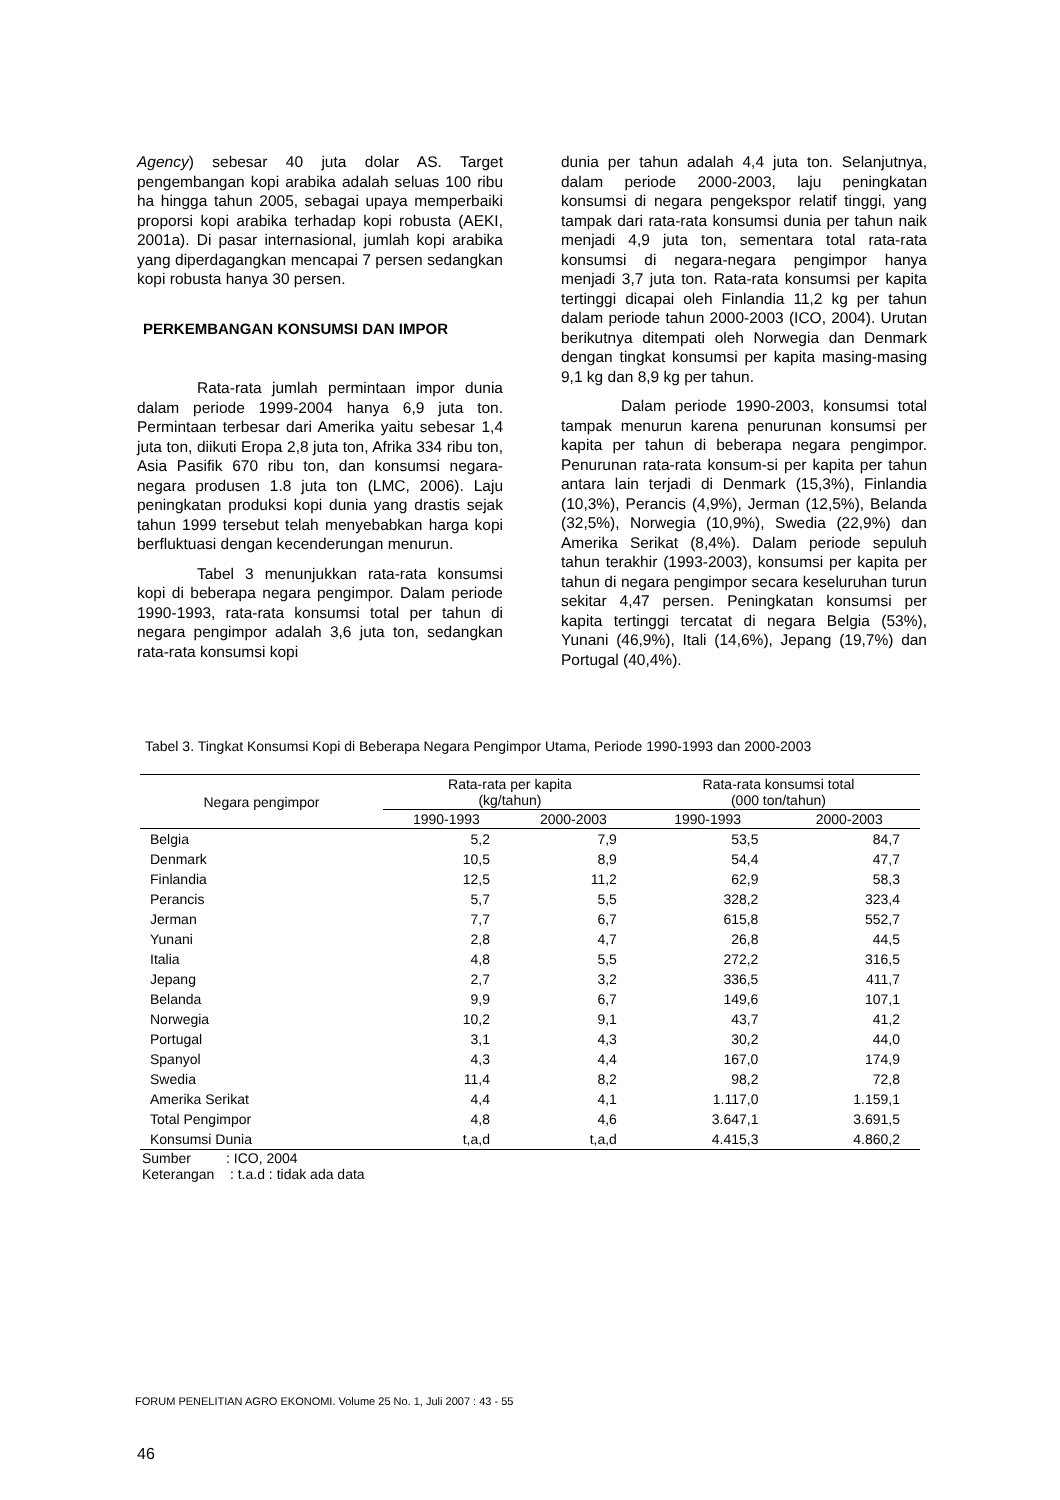Agency) sebesar 40 juta dolar AS. Target pengembangan kopi arabika adalah seluas 100 ribu ha hingga tahun 2005, sebagai upaya memperbaiki proporsi kopi arabika terhadap kopi robusta (AEKI, 2001a). Di pasar internasional, jumlah kopi arabika yang diperdagangkan mencapai 7 persen sedangkan kopi robusta hanya 30 persen.
PERKEMBANGAN KONSUMSI DAN IMPOR
Rata-rata jumlah permintaan impor dunia dalam periode 1999-2004 hanya 6,9 juta ton. Permintaan terbesar dari Amerika yaitu sebesar 1,4 juta ton, diikuti Eropa 2,8 juta ton, Afrika 334 ribu ton, Asia Pasifik 670 ribu ton, dan konsumsi negara-negara produsen 1.8 juta ton (LMC, 2006). Laju peningkatan produksi kopi dunia yang drastis sejak tahun 1999 tersebut telah menyebabkan harga kopi berfluktuasi dengan kecenderungan menurun.
Tabel 3 menunjukkan rata-rata konsumsi kopi di beberapa negara pengimpor. Dalam periode 1990-1993, rata-rata konsumsi total per tahun di negara pengimpor adalah 3,6 juta ton, sedangkan rata-rata konsumsi kopi
dunia per tahun adalah 4,4 juta ton. Selanjutnya, dalam periode 2000-2003, laju peningkatan konsumsi di negara pengekspor relatif tinggi, yang tampak dari rata-rata konsumsi dunia per tahun naik menjadi 4,9 juta ton, sementara total rata-rata konsumsi di negara-negara pengimpor hanya menjadi 3,7 juta ton. Rata-rata konsumsi per kapita tertinggi dicapai oleh Finlandia 11,2 kg per tahun dalam periode tahun 2000-2003 (ICO, 2004). Urutan berikutnya ditempati oleh Norwegia dan Denmark dengan tingkat konsumsi per kapita masing-masing 9,1 kg dan 8,9 kg per tahun.
Dalam periode 1990-2003, konsumsi total tampak menurun karena penurunan konsumsi per kapita per tahun di beberapa negara pengimpor. Penurunan rata-rata konsum-si per kapita per tahun antara lain terjadi di Denmark (15,3%), Finlandia (10,3%), Perancis (4,9%), Jerman (12,5%), Belanda (32,5%), Norwegia (10,9%), Swedia (22,9%) dan Amerika Serikat (8,4%). Dalam periode sepuluh tahun terakhir (1993-2003), konsumsi per kapita per tahun di negara pengimpor secara keseluruhan turun sekitar 4,47 persen. Peningkatan konsumsi per kapita tertinggi tercatat di negara Belgia (53%), Yunani (46,9%), Itali (14,6%), Jepang (19,7%) dan Portugal (40,4%).
Tabel 3. Tingkat Konsumsi Kopi di Beberapa Negara Pengimpor Utama, Periode 1990-1993 dan 2000-2003
| Negara pengimpor | Rata-rata per kapita (kg/tahun) | | Rata-rata konsumsi total (000 ton/tahun) | |
| --- | --- | --- | --- | --- |
| | 1990-1993 | 2000-2003 | 1990-1993 | 2000-2003 |
| Belgia | 5,2 | 7,9 | 53,5 | 84,7 |
| Denmark | 10,5 | 8,9 | 54,4 | 47,7 |
| Finlandia | 12,5 | 11,2 | 62,9 | 58,3 |
| Perancis | 5,7 | 5,5 | 328,2 | 323,4 |
| Jerman | 7,7 | 6,7 | 615,8 | 552,7 |
| Yunani | 2,8 | 4,7 | 26,8 | 44,5 |
| Italia | 4,8 | 5,5 | 272,2 | 316,5 |
| Jepang | 2,7 | 3,2 | 336,5 | 411,7 |
| Belanda | 9,9 | 6,7 | 149,6 | 107,1 |
| Norwegia | 10,2 | 9,1 | 43,7 | 41,2 |
| Portugal | 3,1 | 4,3 | 30,2 | 44,0 |
| Spanyol | 4,3 | 4,4 | 167,0 | 174,9 |
| Swedia | 11,4 | 8,2 | 98,2 | 72,8 |
| Amerika Serikat | 4,4 | 4,1 | 1.117,0 | 1.159,1 |
| Total Pengimpor | 4,8 | 4,6 | 3.647,1 | 3.691,5 |
| Konsumsi Dunia | t,a,d | t,a,d | 4.415,3 | 4.860,2 |
Sumber : ICO, 2004
Keterangan : t.a.d : tidak ada data
FORUM PENELITIAN AGRO EKONOMI. Volume 25 No. 1, Juli 2007 : 43 - 55
46